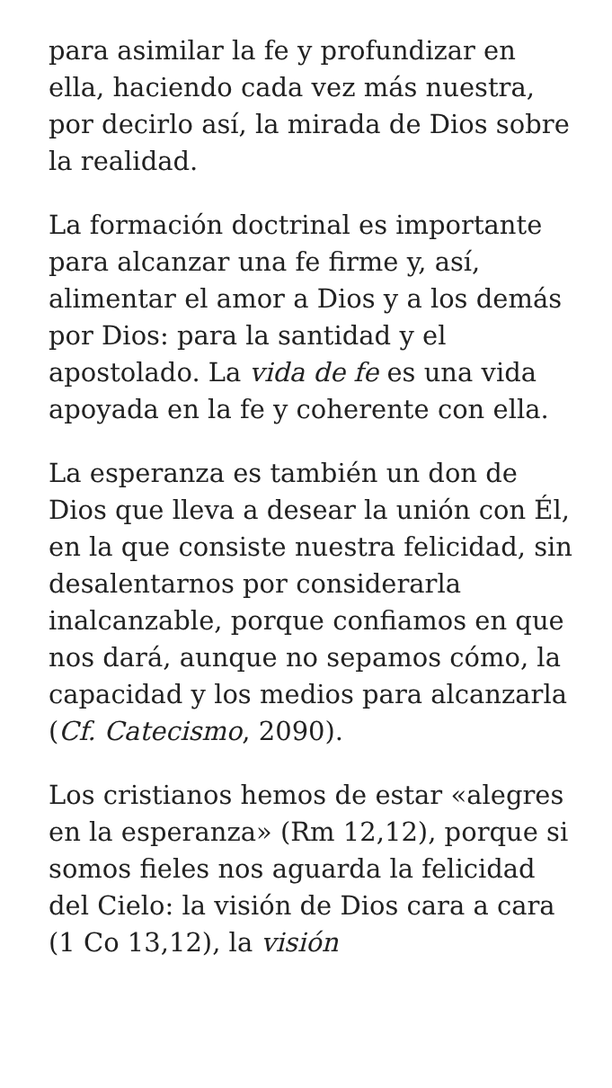para asimilar la fe y profundizar en ella, haciendo cada vez más nuestra, por decirlo así, la mirada de Dios sobre la realidad.
La formación doctrinal es importante para alcanzar una fe firme y, así, alimentar el amor a Dios y a los demás por Dios: para la santidad y el apostolado. La vida de fe es una vida apoyada en la fe y coherente con ella.
La esperanza es también un don de Dios que lleva a desear la unión con Él, en la que consiste nuestra felicidad, sin desalentarnos por considerarla inalcanzable, porque confiamos en que nos dará, aunque no sepamos cómo, la capacidad y los medios para alcanzarla (Cf. Catecismo, 2090).
Los cristianos hemos de estar «alegres en la esperanza» (Rm 12,12), porque si somos fieles nos aguarda la felicidad del Cielo: la visión de Dios cara a cara (1 Co 13,12), la visión